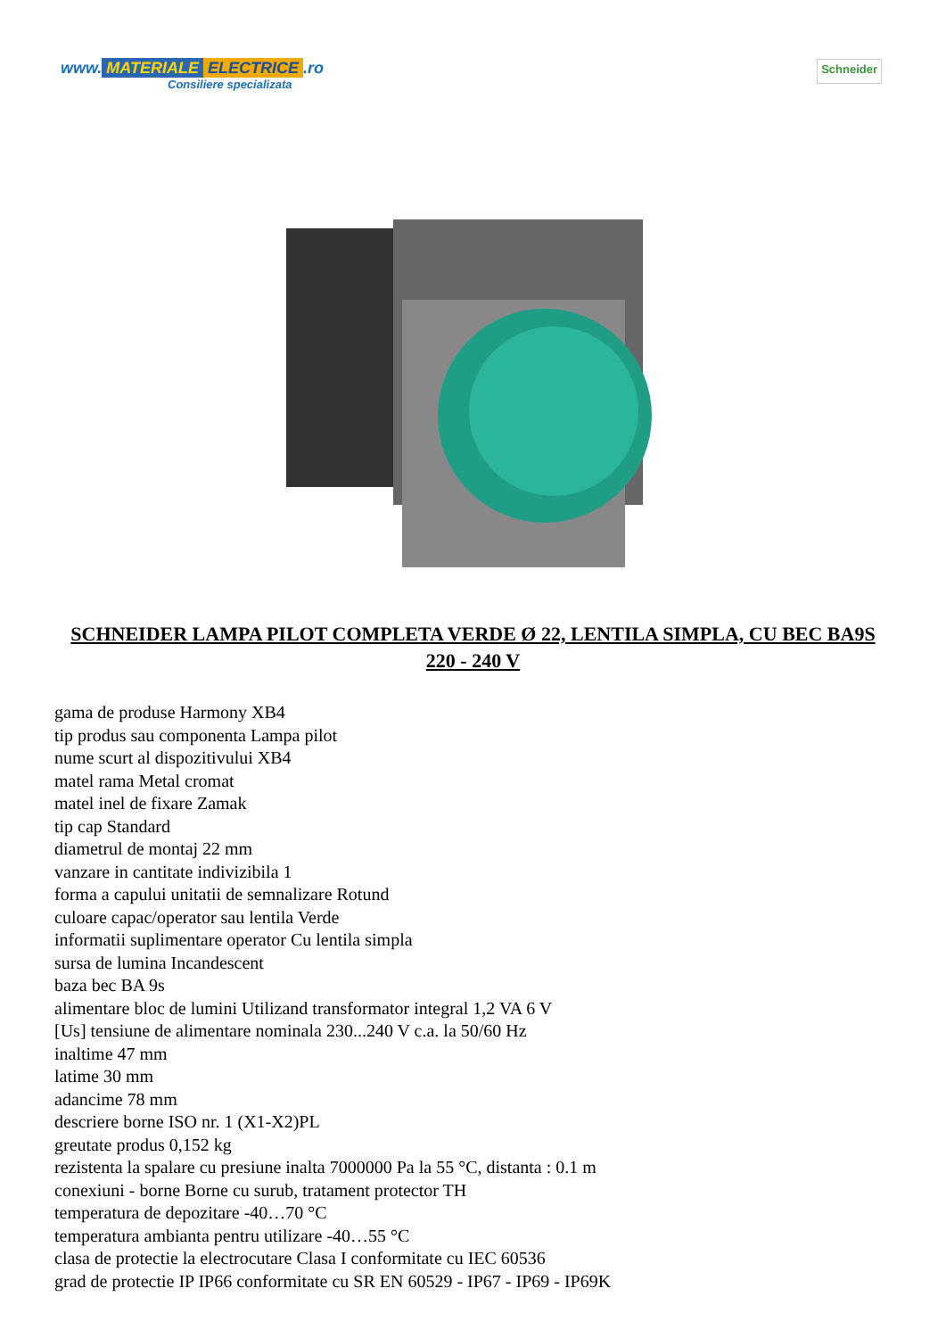www. MATERIALE ELECTRICE.ro
Consiliere specializata
Schneider
SCHNEIDER LAMPA PILOT COMPLETA VERDE Ø 22, LENTILA SIMPLA, CU BEC BA9S 220 - 240 V
gama de produse Harmony XB4
tip produs sau componenta Lampa pilot
nume scurt al dispozitivului XB4
matel rama Metal cromat
matel inel de fixare Zamak
tip cap Standard
diametrul de montaj 22 mm
vanzare in cantitate indivizibila 1
forma a capului unitatii de semnalizare Rotund
culoare capac/operator sau lentila Verde
informatii suplimentare operator Cu lentila simpla
sursa de lumina Incandescent
baza bec BA 9s
alimentare bloc de lumini Utilizand transformator integral 1,2 VA 6 V
[Us] tensiune de alimentare nominala 230...240 V c.a. la 50/60 Hz
inaltime 47 mm
latime 30 mm
adancime 78 mm
descriere borne ISO nr. 1 (X1-X2)PL
greutate produs 0,152 kg
rezistenta la spalare cu presiune inalta 7000000 Pa la 55 °C, distanta : 0.1 m
conexiuni - borne Borne cu surub, tratament protector TH
temperatura de depozitare -40…70 °C
temperatura ambianta pentru utilizare -40…55 °C
clasa de protectie la electrocutare Clasa I conformitate cu IEC 60536
grad de protectie IP IP66 conformitate cu SR EN 60529 - IP67 - IP69 - IP69K